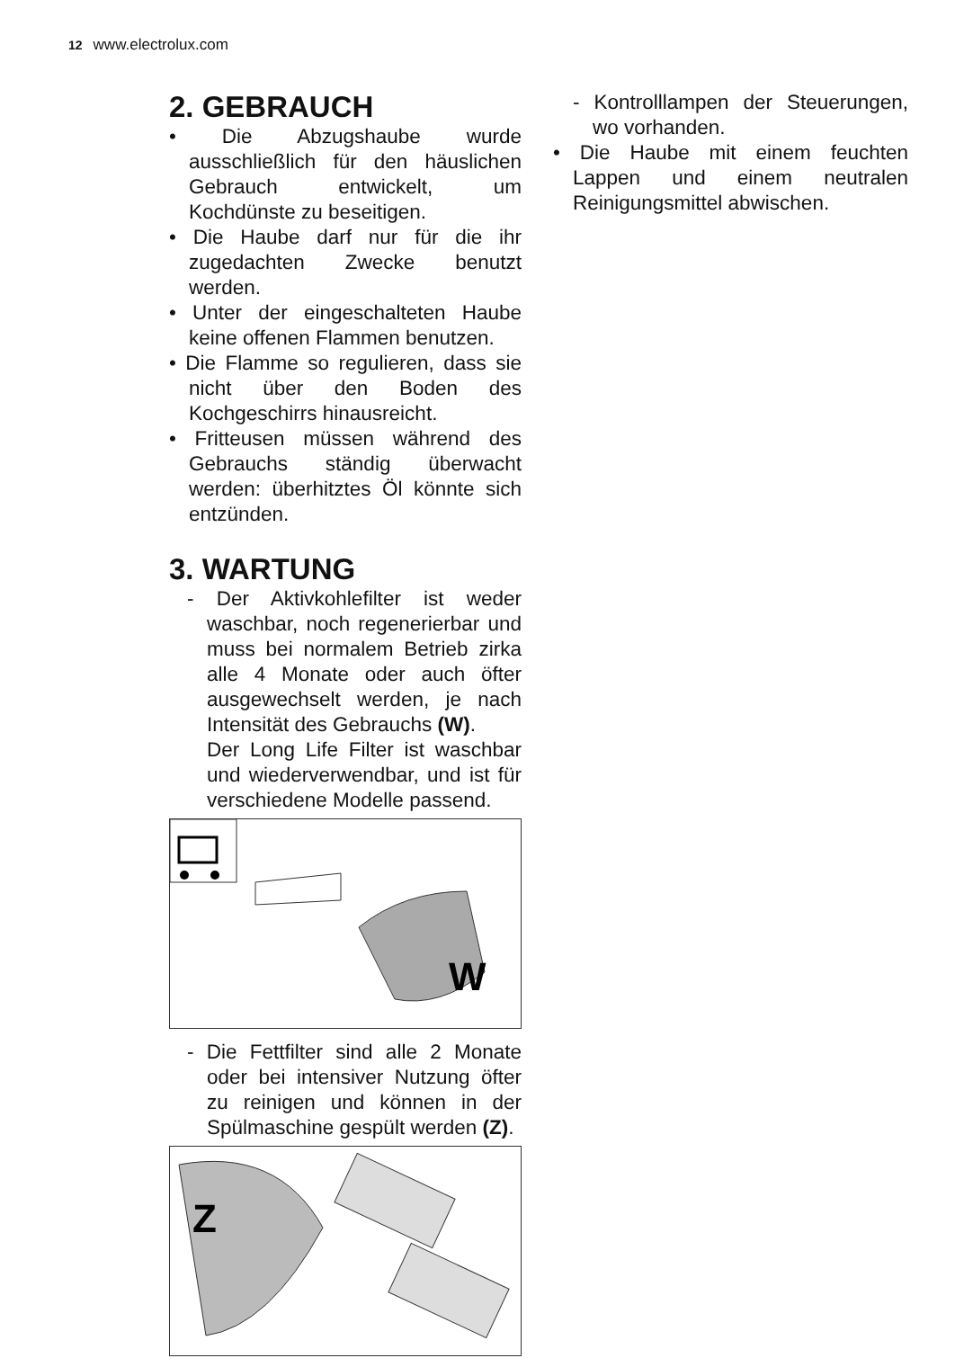12 www.electrolux.com
2. GEBRAUCH
• Die Abzugshaube wurde ausschließlich für den häuslichen Gebrauch entwickelt, um Kochdünste zu beseitigen.
• Die Haube darf nur für die ihr zugedachten Zwecke benutzt werden.
• Unter der eingeschalteten Haube keine offenen Flammen benutzen.
• Die Flamme so regulieren, dass sie nicht über den Boden des Kochgeschirrs hinausreicht.
• Fritteusen müssen während des Gebrauchs ständig überwacht werden: überhitztes Öl könnte sich entzünden.
3. WARTUNG
- Der Aktivkohlefilter ist weder waschbar, noch regenerierbar und muss bei normalem Betrieb zirka alle 4 Monate oder auch öfter ausgewechselt werden, je nach Intensität des Gebrauchs (W).
Der Long Life Filter ist waschbar und wiederverwendbar, und ist für verschiedene Modelle passend.
W
- Die Fettfilter sind alle 2 Monate oder bei intensiver Nutzung öfter zu reinigen und können in der Spülmaschine gespült werden (Z).
Z
- Kontrolllampen der Steuerungen, wo vorhanden.
• Die Haube mit einem feuchten Lappen und einem neutralen Reinigungsmittel abwischen.